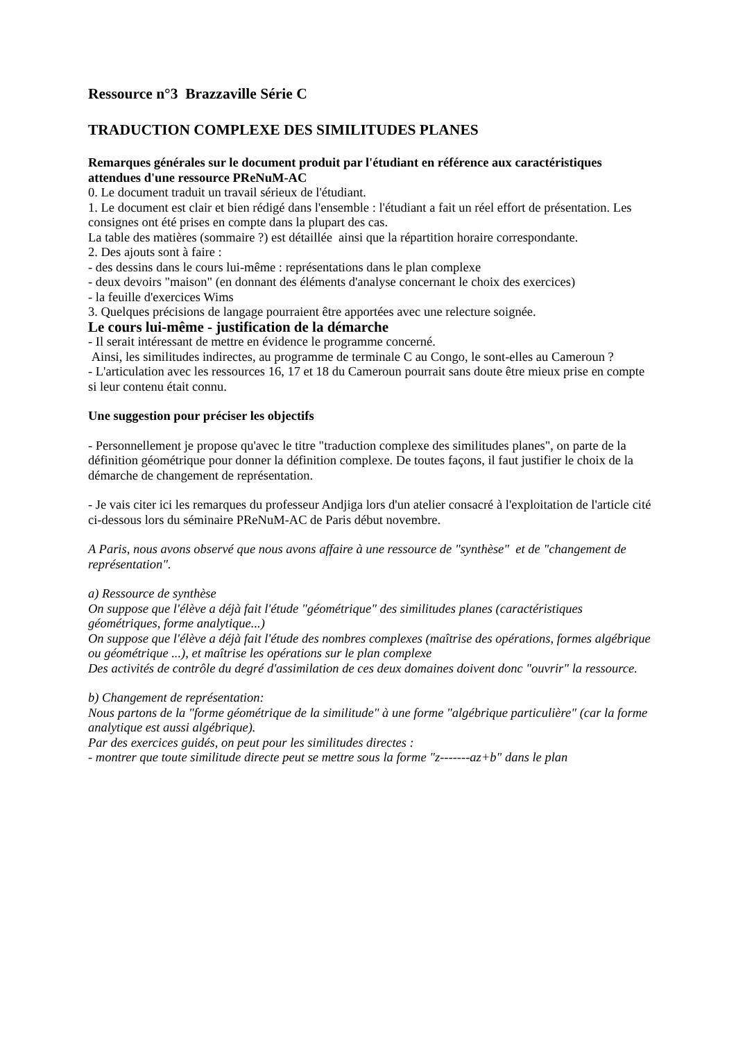Ressource n°3 Brazzaville Série C
TRADUCTION COMPLEXE DES SIMILITUDES PLANES
Remarques générales sur le document produit par l'étudiant en référence aux caractéristiques attendues d'une ressource PReNuM-AC
0. Le document traduit un travail sérieux de l'étudiant.
1. Le document est clair et bien rédigé dans l'ensemble : l'étudiant a fait un réel effort de présentation. Les consignes ont été prises en compte dans la plupart des cas.
La table des matières (sommaire ?) est détaillée ainsi que la répartition horaire correspondante.
2. Des ajouts sont à faire :
- des dessins dans le cours lui-même : représentations dans le plan complexe
- deux devoirs "maison" (en donnant des éléments d'analyse concernant le choix des exercices)
- la feuille d'exercices Wims
3. Quelques précisions de langage pourraient être apportées avec une relecture soignée.
Le cours lui-même - justification de la démarche
- Il serait intéressant de mettre en évidence le programme concerné.
Ainsi, les similitudes indirectes, au programme de terminale C au Congo, le sont-elles au Cameroun ?
- L'articulation avec les ressources 16, 17 et 18 du Cameroun pourrait sans doute être mieux prise en compte si leur contenu était connu.
Une suggestion pour préciser les objectifs
- Personnellement je propose qu'avec le titre "traduction complexe des similitudes planes", on parte de la définition géométrique pour donner la définition complexe. De toutes façons, il faut justifier le choix de la démarche de changement de représentation.
- Je vais citer ici les remarques du professeur Andjiga lors d'un atelier consacré à l'exploitation de l'article cité ci-dessous lors du séminaire PReNuM-AC de Paris début novembre.
A Paris, nous avons observé que nous avons affaire à une ressource de "synthèse" et de "changement de représentation".
a) Ressource de synthèse
On suppose que l'élève a déjà fait l'étude "géométrique" des similitudes planes (caractéristiques géométriques, forme analytique...)
On suppose que l'élève a déjà fait l'étude des nombres complexes (maîtrise des opérations, formes algébrique ou géométrique ...), et maîtrise les opérations sur le plan complexe
Des activités de contrôle du degré d'assimilation de ces deux domaines doivent donc "ouvrir" la ressource.
b) Changement de représentation:
Nous partons de la "forme géométrique de la similitude" à une forme "algébrique particulière" (car la forme analytique est aussi algébrique).
Par des exercices guidés, on peut pour les similitudes directes :
- montrer que toute similitude directe peut se mettre sous la forme "z-------az+b" dans le plan